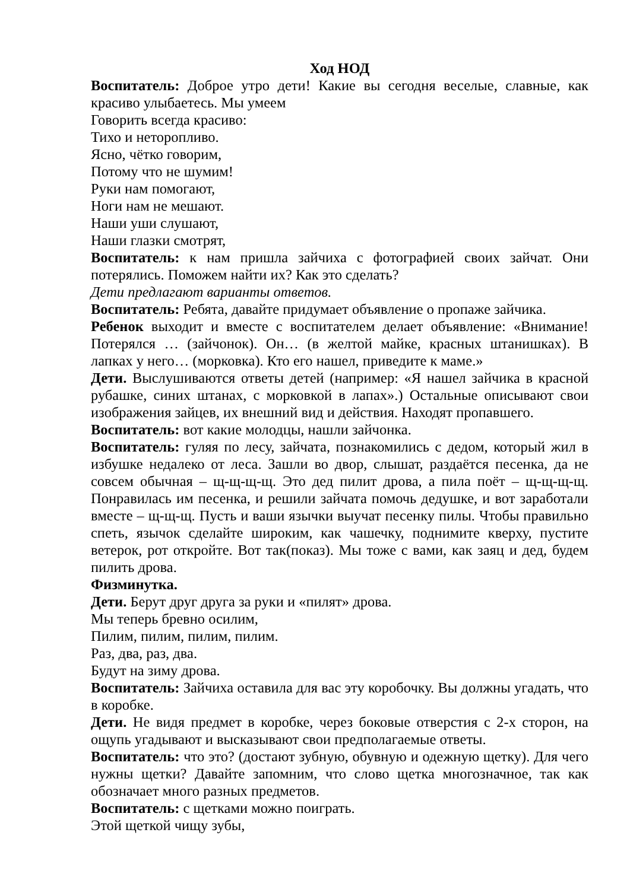Ход НОД
Воспитатель: Доброе утро дети! Какие вы сегодня веселые, славные, как красиво улыбаетесь. Мы умеем
Говорить всегда красиво:
Тихо и неторопливо.
Ясно, чётко говорим,
Потому что не шумим!
Руки нам помогают,
Ноги нам не мешают.
Наши уши слушают,
Наши глазки смотрят,
Воспитатель: к нам пришла зайчиха с фотографией своих зайчат. Они потерялись. Поможем найти их? Как это сделать?
Дети предлагают варианты ответов.
Воспитатель: Ребята, давайте придумает объявление о пропаже зайчика.
Ребенок выходит и вместе с воспитателем делает объявление: «Внимание! Потерялся … (зайчонок). Он… (в желтой майке, красных штанишках). В лапках у него… (морковка). Кто его нашел, приведите к маме.»
Дети. Выслушиваются ответы детей (например: «Я нашел зайчика в красной рубашке, синих штанах, с морковкой в лапах».) Остальные описывают свои изображения зайцев, их внешний вид и действия. Находят пропавшего.
Воспитатель: вот какие молодцы, нашли зайчонка.
Воспитатель: гуляя по лесу, зайчата, познакомились с дедом, который жил в избушке недалеко от леса. Зашли во двор, слышат, раздаётся песенка, да не совсем обычная – щ-щ-щ-щ. Это дед пилит дрова, а пила поёт – щ-щ-щ-щ. Понравилась им песенка, и решили зайчата помочь дедушке, и вот заработали вместе – щ-щ-щ. Пусть и ваши язычки выучат песенку пилы. Чтобы правильно спеть, язычок сделайте широким, как чашечку, поднимите кверху, пустите ветерок, рот откройте. Вот так(показ). Мы тоже с вами, как заяц и дед, будем пилить дрова.
Физминутка.
Дети. Берут друг друга за руки и «пилят» дрова.
Мы теперь бревно осилим,
Пилим, пилим, пилим, пилим.
Раз, два, раз, два.
Будут на зиму дрова.
Воспитатель: Зайчиха оставила для вас эту коробочку. Вы должны угадать, что в коробке.
Дети. Не видя предмет в коробке, через боковые отверстия с 2-х сторон, на ощупь угадывают и высказывают свои предполагаемые ответы.
Воспитатель: что это? (достают зубную, обувную и одежную щетку). Для чего нужны щетки? Давайте запомним, что слово щетка многозначное, так как обозначает много разных предметов.
Воспитатель: с щетками можно поиграть.
Этой щеткой чищу зубы,